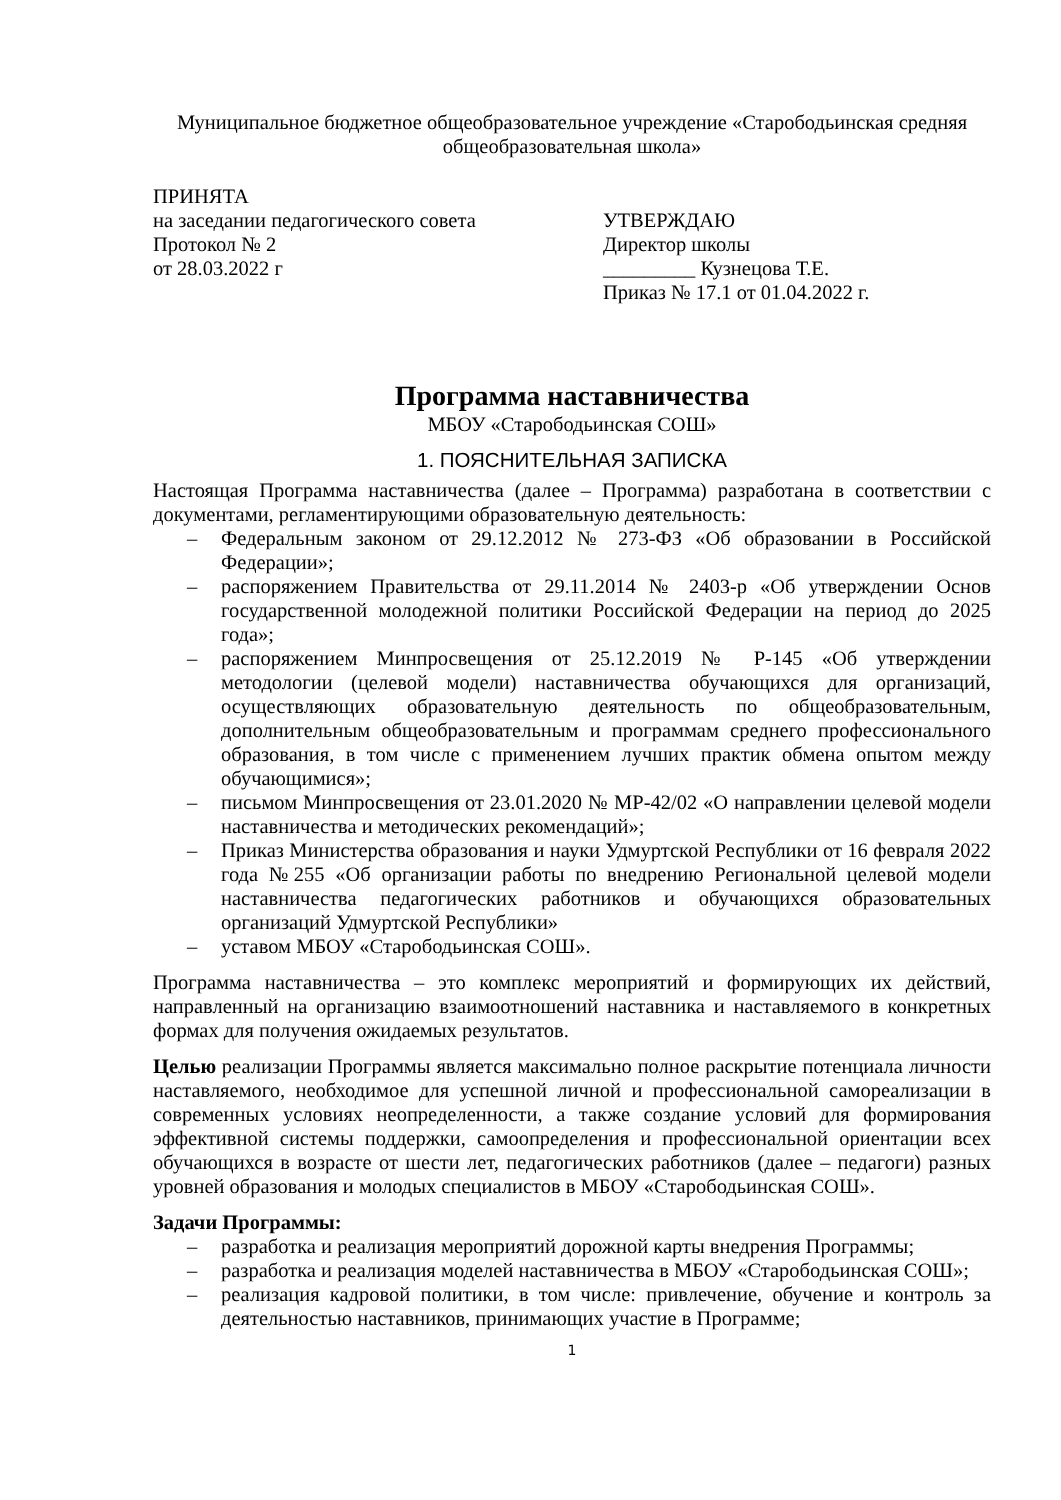Муниципальное бюджетное общеобразовательное учреждение «Старободьинская средняя общеобразовательная школа»
ПРИНЯТА
на заседании педагогического совета
Протокол № 2
от 28.03.2022 г
УТВЕРЖДАЮ
Директор школы
_________ Кузнецова Т.Е.
Приказ № 17.1 от 01.04.2022 г.
Программа наставничества
МБОУ «Старободьинская СОШ»
1. ПОЯСНИТЕЛЬНАЯ ЗАПИСКА
Настоящая Программа наставничества (далее – Программа) разработана в соответствии с документами, регламентирующими образовательную деятельность:
– Федеральным законом от 29.12.2012 № 273-ФЗ «Об образовании в Российской Федерации»;
– распоряжением Правительства от 29.11.2014 № 2403-р «Об утверждении Основ государственной молодежной политики Российской Федерации на период до 2025 года»;
– распоряжением Минпросвещения от 25.12.2019 № Р-145 «Об утверждении методологии (целевой модели) наставничества обучающихся для организаций, осуществляющих образовательную деятельность по общеобразовательным, дополнительным общеобразовательным и программам среднего профессионального образования, в том числе с применением лучших практик обмена опытом между обучающимися»;
– письмом Минпросвещения от 23.01.2020 № МР-42/02 «О направлении целевой модели наставничества и методических рекомендаций»;
– Приказ Министерства образования и науки Удмуртской Республики от 16 февраля 2022 года №255 «Об организации работы по внедрению Региональной целевой модели наставничества педагогических работников и обучающихся образовательных организаций Удмуртской Республики»
– уставом МБОУ «Старободьинская СОШ».
Программа наставничества – это комплекс мероприятий и формирующих их действий, направленный на организацию взаимоотношений наставника и наставляемого в конкретных формах для получения ожидаемых результатов.
Целью реализации Программы является максимально полное раскрытие потенциала личности наставляемого, необходимое для успешной личной и профессиональной самореализации в современных условиях неопределенности, а также создание условий для формирования эффективной системы поддержки, самоопределения и профессиональной ориентации всех обучающихся в возрасте от шести лет, педагогических работников (далее – педагоги) разных уровней образования и молодых специалистов в МБОУ «Старободьинская СОШ».
Задачи Программы:
– разработка и реализация мероприятий дорожной карты внедрения Программы;
– разработка и реализация моделей наставничества в МБОУ «Старободьинская СОШ»;
– реализация кадровой политики, в том числе: привлечение, обучение и контроль за деятельностью наставников, принимающих участие в Программе;
1